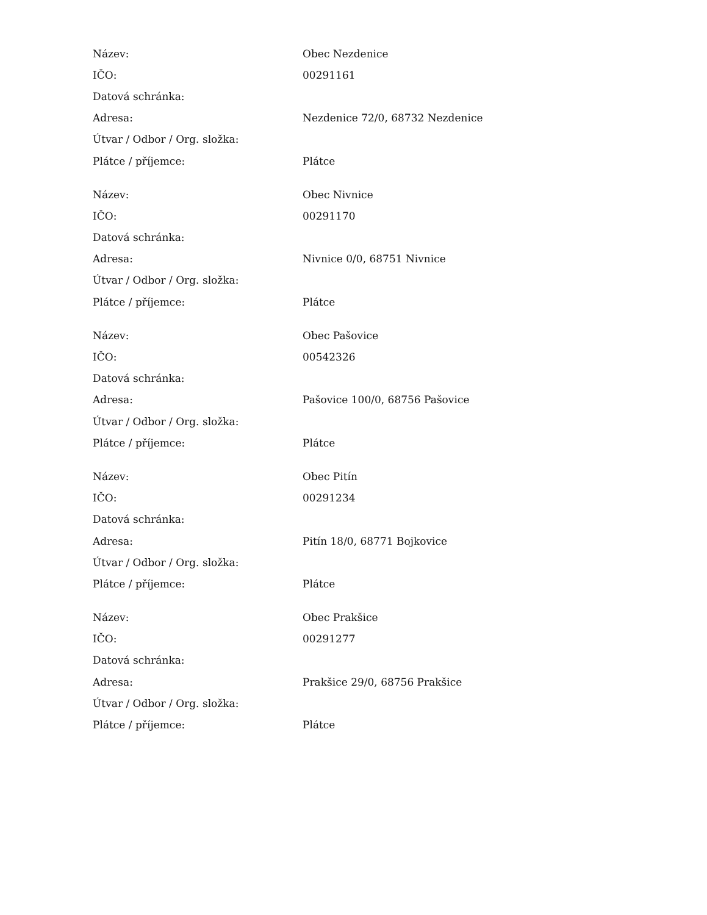| Název: | Obec Nezdenice |
| IČO: | 00291161 |
| Datová schránka: | |
| Adresa: | Nezdenice 72/0, 68732 Nezdenice |
| Útvar / Odbor / Org. složka: | |
| Plátce / příjemce: | Plátce |
| Název: | Obec Nivnice |
| IČO: | 00291170 |
| Datová schránka: | |
| Adresa: | Nivnice 0/0, 68751 Nivnice |
| Útvar / Odbor / Org. složka: | |
| Plátce / příjemce: | Plátce |
| Název: | Obec Pašovice |
| IČO: | 00542326 |
| Datová schránka: | |
| Adresa: | Pašovice 100/0, 68756 Pašovice |
| Útvar / Odbor / Org. složka: | |
| Plátce / příjemce: | Plátce |
| Název: | Obec Pitín |
| IČO: | 00291234 |
| Datová schránka: | |
| Adresa: | Pitín 18/0, 68771 Bojkovice |
| Útvar / Odbor / Org. složka: | |
| Plátce / příjemce: | Plátce |
| Název: | Obec Prakšice |
| IČO: | 00291277 |
| Datová schránka: | |
| Adresa: | Prakšice 29/0, 68756 Prakšice |
| Útvar / Odbor / Org. složka: | |
| Plátce / příjemce: | Plátce |